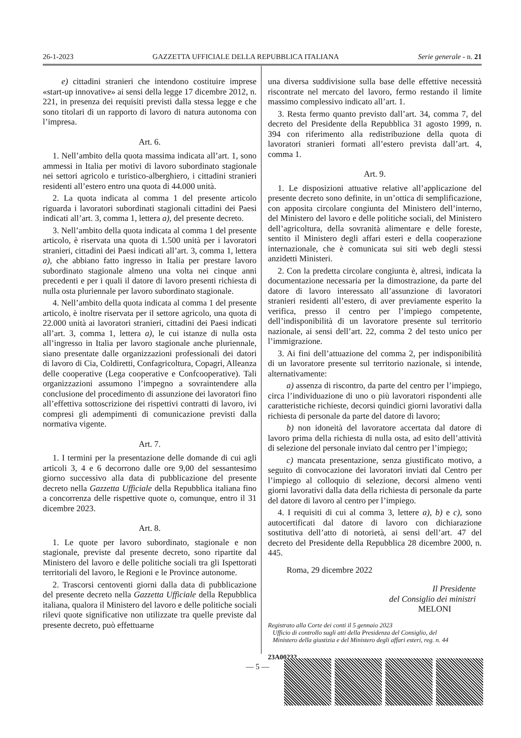26-1-2023 GAZZETTA UFFICIALE DELLA REPUBBLICA ITALIANA Serie generale - n. 21
e) cittadini stranieri che intendono costituire imprese «start-up innovative» ai sensi della legge 17 dicembre 2012, n. 221, in presenza dei requisiti previsti dalla stessa legge e che sono titolari di un rapporto di lavoro di natura autonoma con l’impresa.
Art. 6.
1. Nell’ambito della quota massima indicata all’art. 1, sono ammessi in Italia per motivi di lavoro subordinato stagionale nei settori agricolo e turistico-alberghiero, i cittadini stranieri residenti all’estero entro una quota di 44.000 unità.
2. La quota indicata al comma 1 del presente articolo riguarda i lavoratori subordinati stagionali cittadini dei Paesi indicati all’art. 3, comma 1, lettera a), del presente decreto.
3. Nell’ambito della quota indicata al comma 1 del presente articolo, è riservata una quota di 1.500 unità per i lavoratori stranieri, cittadini dei Paesi indicati all’art. 3, comma 1, lettera a), che abbiano fatto ingresso in Italia per prestare lavoro subordinato stagionale almeno una volta nei cinque anni precedenti e per i quali il datore di lavoro presenti richiesta di nulla osta pluriennale per lavoro subordinato stagionale.
4. Nell’ambito della quota indicata al comma 1 del presente articolo, è inoltre riservata per il settore agricolo, una quota di 22.000 unità ai lavoratori stranieri, cittadini dei Paesi indicati all’art. 3, comma 1, lettera a), le cui istanze di nulla osta all’ingresso in Italia per lavoro stagionale anche pluriennale, siano presentate dalle organizzazioni professionali dei datori di lavoro di Cia, Coldiretti, Confagricoltura, Copagri, Alleanza delle cooperative (Lega cooperative e Confcooperative). Tali organizzazioni assumono l’impegno a sovraintendere alla conclusione del procedimento di assunzione dei lavoratori fino all’effettiva sottoscrizione dei rispettivi contratti di lavoro, ivi compresi gli adempimenti di comunicazione previsti dalla normativa vigente.
Art. 7.
1. I termini per la presentazione delle domande di cui agli articoli 3, 4 e 6 decorrono dalle ore 9,00 del sessantesimo giorno successivo alla data di pubblicazione del presente decreto nella Gazzetta Ufficiale della Repubblica italiana fino a concorrenza delle rispettive quote o, comunque, entro il 31 dicembre 2023.
Art. 8.
1. Le quote per lavoro subordinato, stagionale e non stagionale, previste dal presente decreto, sono ripartite dal Ministero del lavoro e delle politiche sociali tra gli Ispettorati territoriali del lavoro, le Regioni e le Province autonome.
2. Trascorsi centoventi giorni dalla data di pubblicazione del presente decreto nella Gazzetta Ufficiale della Repubblica italiana, qualora il Ministero del lavoro e delle politiche sociali rilevi quote significative non utilizzate tra quelle previste dal presente decreto, può effettuarne
una diversa suddivisione sulla base delle effettive necessità riscontrate nel mercato del lavoro, fermo restando il limite massimo complessivo indicato all’art. 1.
3. Resta fermo quanto previsto dall’art. 34, comma 7, del decreto del Presidente della Repubblica 31 agosto 1999, n. 394 con riferimento alla redistribuzione della quota di lavoratori stranieri formati all’estero prevista dall’art. 4, comma 1.
Art. 9.
1. Le disposizioni attuative relative all’applicazione del presente decreto sono definite, in un’ottica di semplificazione, con apposita circolare congiunta del Ministero dell’interno, del Ministero del lavoro e delle politiche sociali, del Ministero dell’agricoltura, della sovranità alimentare e delle foreste, sentito il Ministero degli affari esteri e della cooperazione internazionale, che è comunicata sui siti web degli stessi anzidetti Ministeri.
2. Con la predetta circolare congiunta è, altresì, indicata la documentazione necessaria per la dimostrazione, da parte del datore di lavoro interessato all’assunzione di lavoratori stranieri residenti all’estero, di aver previamente esperito la verifica, presso il centro per l’impiego competente, dell’indisponibilità di un lavoratore presente sul territorio nazionale, ai sensi dell’art. 22, comma 2 del testo unico per l’immigrazione.
3. Ai fini dell’attuazione del comma 2, per indisponibilità di un lavoratore presente sul territorio nazionale, si intende, alternativamente:
a) assenza di riscontro, da parte del centro per l’impiego, circa l’individuazione di uno o più lavoratori rispondenti alle caratteristiche richieste, decorsi quindici giorni lavorativi dalla richiesta di personale da parte del datore di lavoro;
b) non idoneità del lavoratore accertata dal datore di lavoro prima della richiesta di nulla osta, ad esito dell’attività di selezione del personale inviato dal centro per l’impiego;
c) mancata presentazione, senza giustificato motivo, a seguito di convocazione dei lavoratori inviati dal Centro per l’impiego al colloquio di selezione, decorsi almeno venti giorni lavorativi dalla data della richiesta di personale da parte del datore di lavoro al centro per l’impiego.
4. I requisiti di cui al comma 3, lettere a), b) e c), sono autocertificati dal datore di lavoro con dichiarazione sostitutiva dell’atto di notorietà, ai sensi dell’art. 47 del decreto del Presidente della Repubblica 28 dicembre 2000, n. 445.
Roma, 29 dicembre 2022
Il Presidente
del Consiglio dei ministri
MELONI
Registrato alla Corte dei conti il 5 gennaio 2023
Ufficio di controllo sugli atti della Presidenza del Consiglio, del
Ministero della giustizia e del Ministero degli affari esteri, reg. n. 44
23A00232
— 5 —